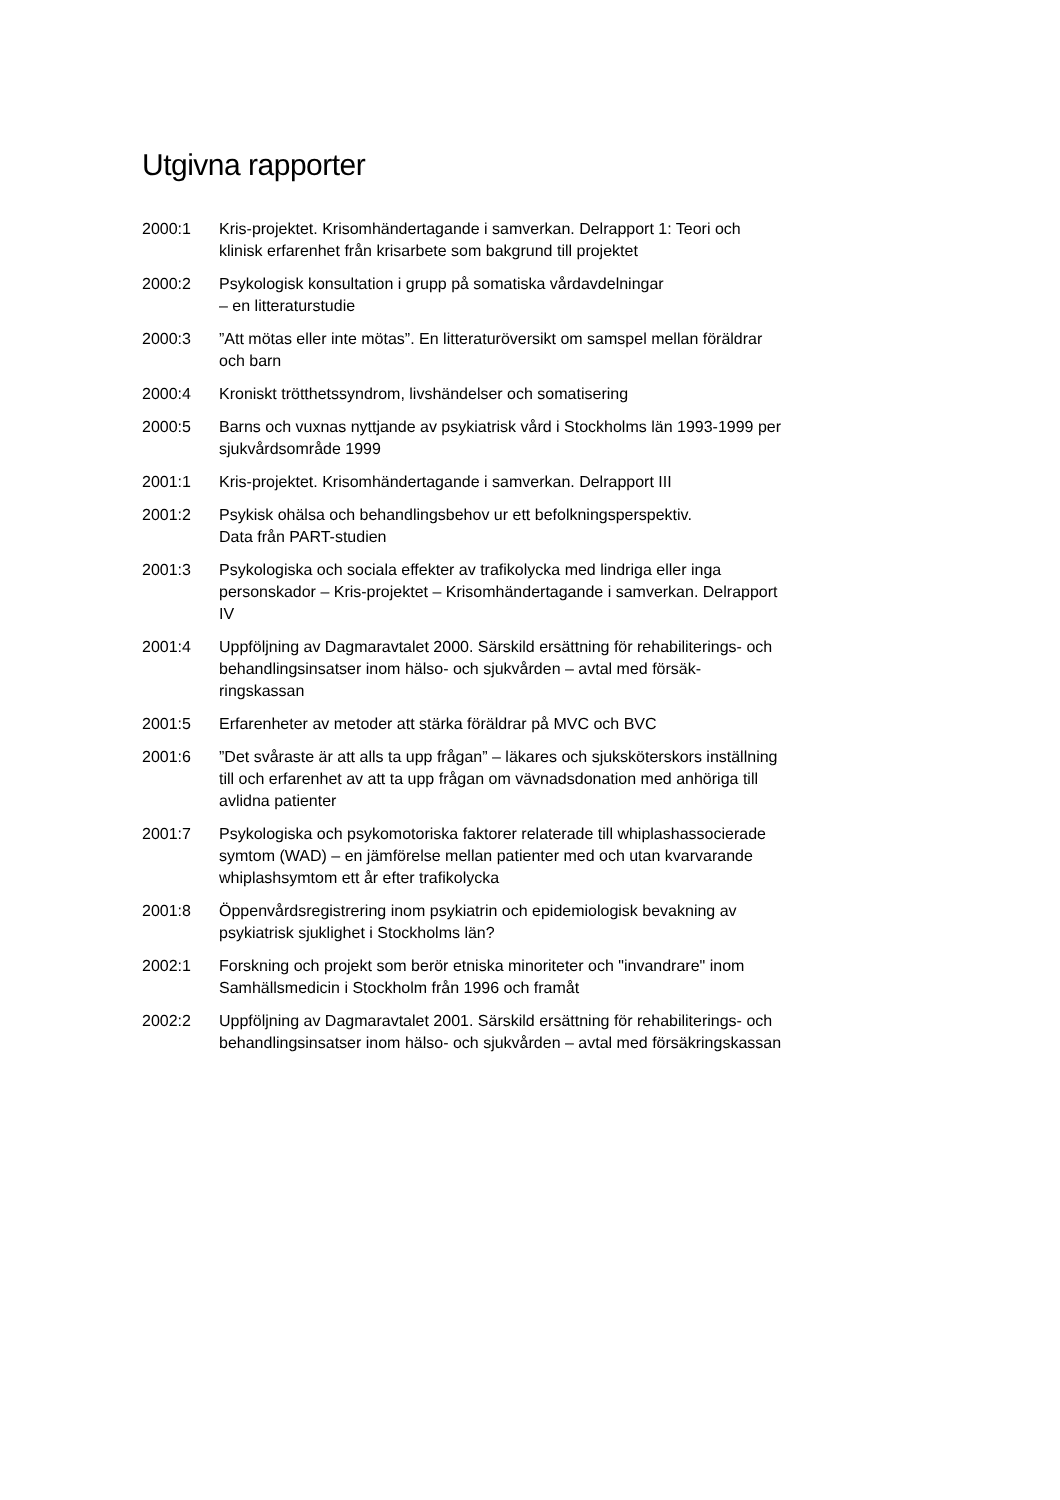Utgivna rapporter
2000:1 Kris-projektet. Krisomhändertagande i samverkan. Delrapport 1: Teori och klinisk erfarenhet från krisarbete som bakgrund till projektet
2000:2 Psykologisk konsultation i grupp på somatiska vårdavdelningar
– en litteraturstudie
2000:3 ”Att mötas eller inte mötas”. En litteraturöversikt om samspel mellan föräldrar och barn
2000:4 Kroniskt trötthetssyndrom, livshändelser och somatisering
2000:5 Barns och vuxnas nyttjande av psykiatrisk vård i Stockholms län 1993-1999 per sjukvårdsområde 1999
2001:1 Kris-projektet. Krisomhändertagande i samverkan. Delrapport III
2001:2 Psykisk ohälsa och behandlingsbehov ur ett befolkningsperspektiv.
Data från PART-studien
2001:3 Psykologiska och sociala effekter av trafikolycka med lindriga eller inga personskador – Kris-projektet – Krisomhändertagande i samverkan. Delrapport IV
2001:4 Uppföljning av Dagmaravtalet 2000. Särskild ersättning för rehabiliterings- och behandlingsinsatser inom hälso- och sjukvården – avtal med försäk-ringskassan
2001:5 Erfarenheter av metoder att stärka föräldrar på MVC och BVC
2001:6 ”Det svåraste är att alls ta upp frågan” – läkares och sjuksköterskors inställning till och erfarenhet av att ta upp frågan om vävnadsdonation med anhöriga till avlidna patienter
2001:7 Psykologiska och psykomotoriska faktorer relaterade till whiplashassocierade symtom (WAD) – en jämförelse mellan patienter med och utan kvarvarande whiplashsymtom ett år efter trafikolycka
2001:8 Öppenvårdsregistrering inom psykiatrin och epidemiologisk bevakning av psykiatrisk sjuklighet i Stockholms län?
2002:1 Forskning och projekt som berör etniska minoriteter och "invandrare" inom Samhällsmedicin i Stockholm från 1996 och framåt
2002:2 Uppföljning av Dagmaravtalet 2001. Särskild ersättning för rehabiliterings- och behandlingsinsatser inom hälso- och sjukvården – avtal med försäkringskassan